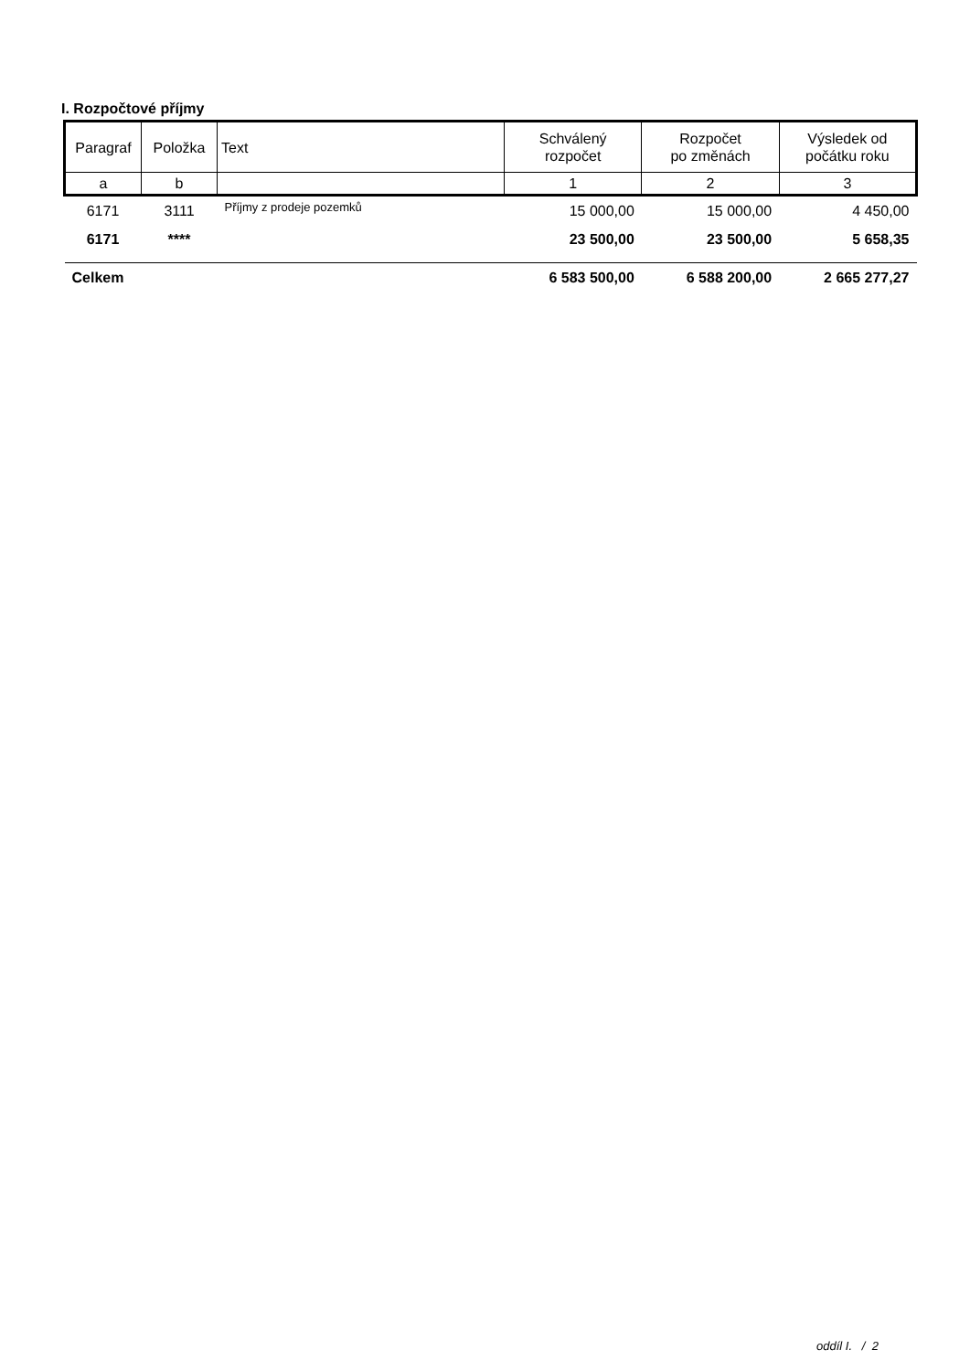I. Rozpočtové příjmy
| Paragraf | Položka | Text | Schválený rozpočet | Rozpočet po změnách | Výsledek od počátku roku |
| --- | --- | --- | --- | --- | --- |
| a | b | | 1 | 2 | 3 |
| 6171 | 3111 | Příjmy z prodeje pozemků | 15 000,00 | 15 000,00 | 4 450,00 |
| 6171 | **** | | 23 500,00 | 23 500,00 | 5 658,35 |
| Celkem | | | 6 583 500,00 | 6 588 200,00 | 2 665 277,27 |
oddíl I. / 2